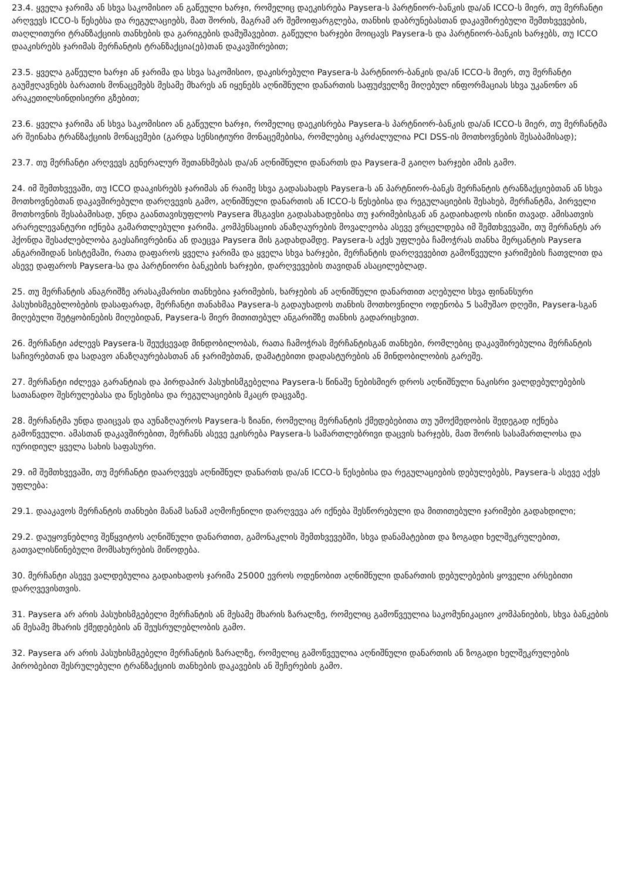23.4. ყველა ჯარიმა ან სხვა საკომისიო ან გაწეული ხარჯი, რომელიც დაეკისრება Paysera-ს პარტნიორ-ბანკის და/ან ICCO-ს მიერ, თუ მერჩანტი არღვევს ICCO-ს წესებსა და რეგულაციებს, მათ შორის, მაგრამ არ შემოიფარგლება, თანხის დაბრუნებასთან დაკავშირებული შემთხვევების, თაღლითური ტრანზაქციის თანხების და გარიგების დამუშავებით. გაწეული ხარჯები მოიცავს Paysera-ს და პარტნიორ-ბანკის ხარჯებს, თუ ICCO დააკისრებს ჯარიმას მერჩანტის ტრანზაქცია(ებ)თან დაკავშირებით;
23.5. ყველა გაწეული ხარჯი ან ჯარიმა და სხვა საკომისიო, დაკისრებული Paysera-ს პარტნიორ-ბანკის და/ან ICCO-ს მიერ, თუ მერჩანტი გაუმჟღავნებს ბარათის მონაცემებს მესამე მხარეს ან იყენებს აღნიშნული დანართის საფუძველზე მიღებულ ინფორმაციას სხვა უკანონო ან არაკეთილსინდისიერი გზებით;
23.6. ყველა ჯარიმა ან სხვა საკომისიო ან გაწეული ხარჯი, რომელიც დაეკისრება Paysera-ს პარტნიორ-ბანკის და/ან ICCO-ს მიერ, თუ მერჩანტმა არ შეინახა ტრანზაქციის მონაცემები (გარდა სენსიტიური მონაცემებისა, რომლებიც აკრძალულია PCI DSS-ის მოთხოვნების შესაბამისად);
23.7. თუ მერჩანტი არღვევს გენერალურ შეთანხმებას და/ან აღნიშნული დანართს და Paysera-მ გაიღო ხარჯები ამის გამო.
24. იმ შემთხვევაში, თუ ICCO დააკისრებს ჯარიმას ან რაიმე სხვა გადასახადს Paysera-ს ან პარტნიორ-ბანკს მერჩანტის ტრანზაქციებთან ან სხვა მოთხოვნებთან დაკავშირებული დარღვევის გამო, აღნიშნული დანართის ან ICCO-ს წესებისა და რეგულაციების შესახებ, მერჩანტმა, პირველი მოთხოვნის შესაბამისად, უნდა გაანთავისუფლოს Paysera მსგავსი გადასახადებისა თუ ჯარიმებისგან ან გადაიხადოს ისინი თავად. ამისათვის არარელევანტური იქნება გამართლებული ჯარიმა. კომპენსაციის ანაზღაურების მოვალეობა ასევე ვრცელდება იმ შემთხვევაში, თუ მერჩანტს არ ჰქონდა შესაძლებლობა გაესაჩივრებინა ან დაეცვა Paysera მის გადახდამდე. Paysera-ს აქვს უფლება ჩამოჭრას თანხა მერცანტის Paysera ანგარიშიდან სისტემაში, რათა დაფაროს ყველა ჯარიმა და ყველა სხვა ხარჯები, მერჩანტის დარღვევებით გამოწვეული ჯარიმების ჩათვლით და ასევე დაფაროს Paysera-სა და პარტნიორი ბანკების ხარჯები, დარღვევების თავიდან ასაცილებლად.
25. თუ მერჩანტის ანაგრიშზე არასაკმარისი თანხებია ჯარიმების, ხარჯების ან აღნიშნული დანართით აღებული სხვა ფინანსური პასუხისმგებლობების დასაფარად, მერჩანტი თანახმაა Paysera-ს გადაუხადოს თანხის მოთხოვნილი ოდენობა 5 სამუშაო დღეში, Paysera-სგან მიღებული შეტყობინების მიღებიდან, Paysera-ს მიერ მითითებულ ანგარიშზე თანხის გადარიცხვით.
26. მერჩანტი აძლევს Paysera-ს შეუქცევად მინდობილობას, რათა ჩამოჭრას მერჩანტისგან თანხები, რომლებიც დაკავშირებულია მერჩანტის საჩივრებთან და სადავო ანაზღაურებასთან ან ჯარიმებთან, დამატებითი დადასტურების ან მინდობილობის გარეშე.
27. მერჩანტი იძლევა გარანტიას და პირდაპირ პასუხისმგებელია Paysera-ს წინაშე ნებისმიერ დროს აღნიშნული ნაკისრი ვალდებულებების სათანადო შესრულებასა და წესებისა და რეგულაციების მკაცრ დაცვაზე.
28. მერჩანტმა უნდა დაიცვას და აუნაზღაუროს Paysera-ს ზიანი, რომელიც მერჩანტის ქმედებებითა თუ უმოქმედობის შედეგად იქნება გამოწვეული. ამასთან დაკავშირებით, მერჩანს ასევე ეკისრება Paysera-ს სამართლებრივი დაცვის ხარჯებს, მათ შორის სასამართლოსა და იურიდიულ ყველა სახის საფასური.
29. იმ შემთხვევაში, თუ მერჩანტი დაარღვევს აღნიშნულ დანართს და/ან ICCO-ს წესებისა და რეგულაციების დებულებებს, Paysera-ს ასევე აქვს უფლება:
29.1. დააკავოს მერჩანტის თანხები მანამ სანამ აღმოჩენილი დარღვევა არ იქნება შესწორებული და მითითებული ჯარიმები გადახდილი;
29.2. დაუყოვნებლივ შეწყვიტოს აღნიშნული დანართით, გამონაკლის შემთხვევებში, სხვა დანამატებით და ზოგადი ხელშეკრულებით, გათვალისწინებული მომსახურების მიწოდება.
30. მერჩანტი ასევე ვალდებულია გადაიხადოს ჯარიმა 25000 ევროს ოდენობით აღნიშნული დანართის დებულებების ყოველი არსებითი დარღვევისთვის.
31. Paysera არ არის პასუხისმგებელი მერჩანტის ან მესამე მხარის ზარალზე, რომელიც გამოწვეულია საკომუნიკაციო კომპანიების, სხვა ბანკების ან მესამე მხარის ქმედებების ან შეუსრულებლობის გამო.
32. Paysera არ არის პასუხისმგებელი მერჩანტის ზარალზე, რომელიც გამოწვეულია აღნიშნული დანართის ან ზოგადი ხელშეკრულების პირობებით შესრულებული ტრანზაქციის თანხების დაკავების ან შეჩერების გამო.